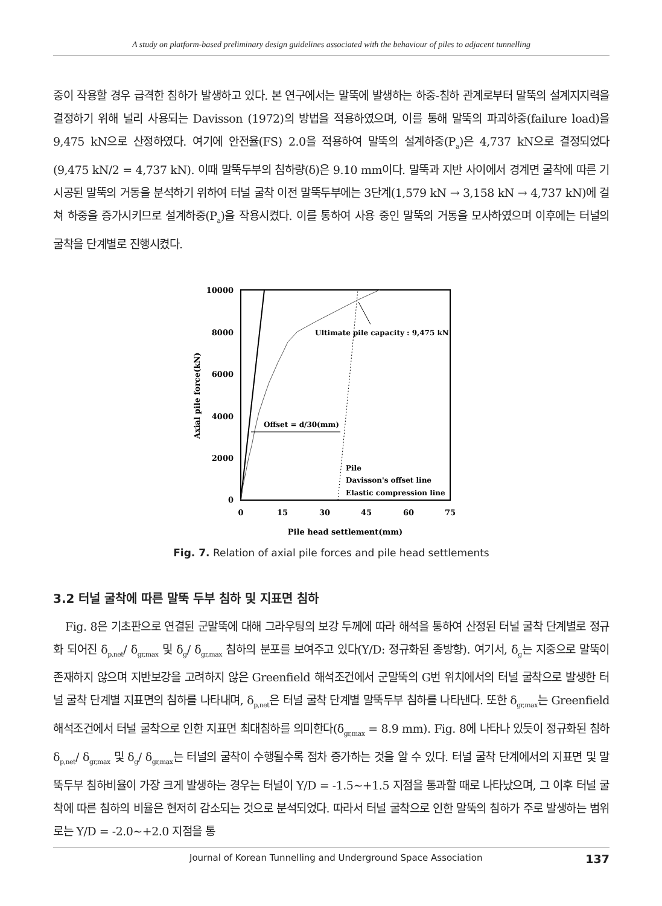A study on platform-based preliminary design guidelines associated with the behaviour of piles to adjacent tunnelling
중이 작용할 경우 급격한 침하가 발생하고 있다. 본 연구에서는 말뚝에 발생하는 하중-침하 관계로부터 말뚝의 설계지지력을 결정하기 위해 널리 사용되는 Davisson (1972)의 방법을 적용하였으며, 이를 통해 말뚝의 파괴하중(failure load)을 9,475 kN으로 산정하였다. 여기에 안전율(FS) 2.0을 적용하여 말뚝의 설계하중(P<sub>a</sub>)은 4,737 kN으로 결정되었다(9,475 kN/2 = 4,737 kN). 이때 말뚝두부의 침하량(δ)은 9.10 mm이다. 말뚝과 지반 사이에서 경계면 굴착에 따른 기 시공된 말뚝의 거동을 분석하기 위하여 터널 굴착 이전 말뚝두부에는 3단계(1,579 kN → 3,158 kN → 4,737 kN)에 걸쳐 하중을 증가시키므로 설계하중(P<sub>a</sub>)을 작용시켰다. 이를 통하여 사용 중인 말뚝의 거동을 모사하였으며 이후에는 터널의 굴착을 단계별로 진행시켰다.
10000
8000
6000
4000
2000
0
0
15
30
45
60
75
Pile head settlement(mm)
Axial pile force(kN)
Offset = d/30(mm)
Ultimate pile capacity : 9,475 kN
Pile
Davisson's offset line
Elastic compression line
Fig. 7. Relation of axial pile forces and pile head settlements
3.2 터널 굴착에 따른 말뚝 두부 침하 및 지표면 침하
Fig. 8은 기초판으로 연결된 군말뚝에 대해 그라우팅의 보강 두께에 따라 해석을 통하여 산정된 터널 굴착 단계별로 정규화 되어진 δ<sub>p,net</sub>/ δ<sub>gr,max</sub> 및 δ<sub>g</sub>/ δ<sub>gr,max</sub> 침하의 분포를 보여주고 있다(Y/D: 정규화된 종방향). 여기서, δ<sub>g</sub>는 지중으로 말뚝이 존재하지 않으며 지반보강을 고려하지 않은 Greenfield 해석조건에서 군말뚝의 G번 위치에서의 터널 굴착으로 발생한 터널 굴착 단계별 지표면의 침하를 나타내며, δ<sub>p,net</sub>은 터널 굴착 단계별 말뚝두부 침하를 나타낸다. 또한 δ<sub>gr,max</sub>는 Greenfield 해석조건에서 터널 굴착으로 인한 지표면 최대침하를 의미한다(δ<sub>gr,max</sub> = 8.9 mm). Fig. 8에 나타나 있듯이 정규화된 침하 δ<sub>p,net</sub>/ δ<sub>gr,max</sub> 및 δ<sub>g</sub>/ δ<sub>gr,max</sub>는 터널의 굴착이 수행될수록 점차 증가하는 것을 알 수 있다. 터널 굴착 단계에서의 지표면 및 말뚝두부 침하비율이 가장 크게 발생하는 경우는 터널이 Y/D = -1.5~+1.5 지점을 통과할 때로 나타났으며, 그 이후 터널 굴착에 따른 침하의 비율은 현저히 감소되는 것으로 분석되었다. 따라서 터널 굴착으로 인한 말뚝의 침하가 주로 발생하는 범위로는 Y/D = -2.0~+2.0 지점을 통
Journal of Korean Tunnelling and Underground Space Association 137